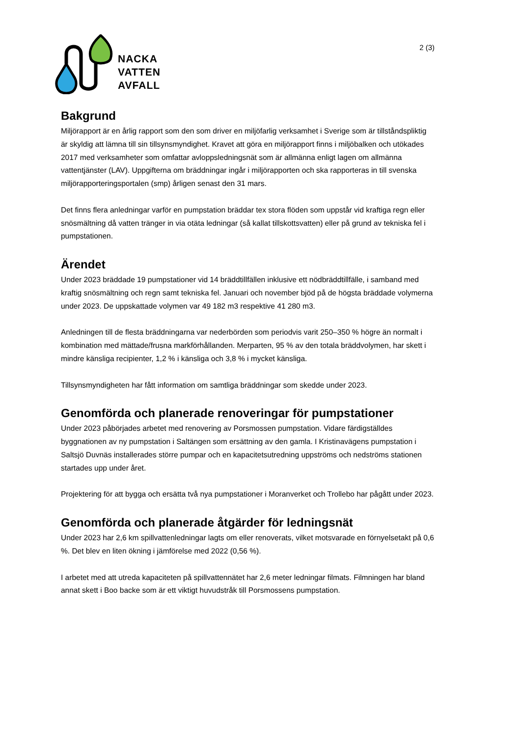NACKA
VATTEN
AVFALL
2 (3)
Bakgrund
Miljörapport är en årlig rapport som den som driver en miljöfarlig verksamhet i Sverige som är tillståndspliktig är skyldig att lämna till sin tillsynsmyndighet. Kravet att göra en miljörapport finns i miljöbalken och utökades 2017 med verksamheter som omfattar avloppsledningsnät som är allmänna enligt lagen om allmänna vattentjänster (LAV). Uppgifterna om bräddningar ingår i miljörapporten och ska rapporteras in till svenska miljörapporteringsportalen (smp) årligen senast den 31 mars.
Det finns flera anledningar varför en pumpstation bräddar tex stora flöden som uppstår vid kraftiga regn eller snösmältning då vatten tränger in via otäta ledningar (så kallat tillskottsvatten) eller på grund av tekniska fel i pumpstationen.
Ärendet
Under 2023 bräddade 19 pumpstationer vid 14 bräddtillfällen inklusive ett nödbräddtillfälle, i samband med kraftig snösmältning och regn samt tekniska fel. Januari och november bjöd på de högsta bräddade volymerna under 2023. De uppskattade volymen var 49 182 m3 respektive 41 280 m3.
Anledningen till de flesta bräddningarna var nederbörden som periodvis varit 250–350 % högre än normalt i kombination med mättade/frusna markförhållanden. Merparten, 95 % av den totala bräddvolymen, har skett i mindre känsliga recipienter, 1,2 % i känsliga och 3,8 % i mycket känsliga.
Tillsynsmyndigheten har fått information om samtliga bräddningar som skedde under 2023.
Genomförda och planerade renoveringar för pumpstationer
Under 2023 påbörjades arbetet med renovering av Porsmossen pumpstation. Vidare färdigställdes byggnationen av ny pumpstation i Saltängen som ersättning av den gamla. I Kristinavägens pumpstation i Saltsjö Duvnäs installerades större pumpar och en kapacitetsutredning uppströms och nedströms stationen startades upp under året.
Projektering för att bygga och ersätta två nya pumpstationer i Moranverket och Trollebo har pågått under 2023.
Genomförda och planerade åtgärder för ledningsnät
Under 2023 har 2,6 km spillvattenledningar lagts om eller renoverats, vilket motsvarade en förnyelsetakt på 0,6 %. Det blev en liten ökning i jämförelse med 2022 (0,56 %).
I arbetet med att utreda kapaciteten på spillvattennätet har 2,6 meter ledningar filmats. Filmningen har bland annat skett i Boo backe som är ett viktigt huvudstråk till Porsmossens pumpstation.